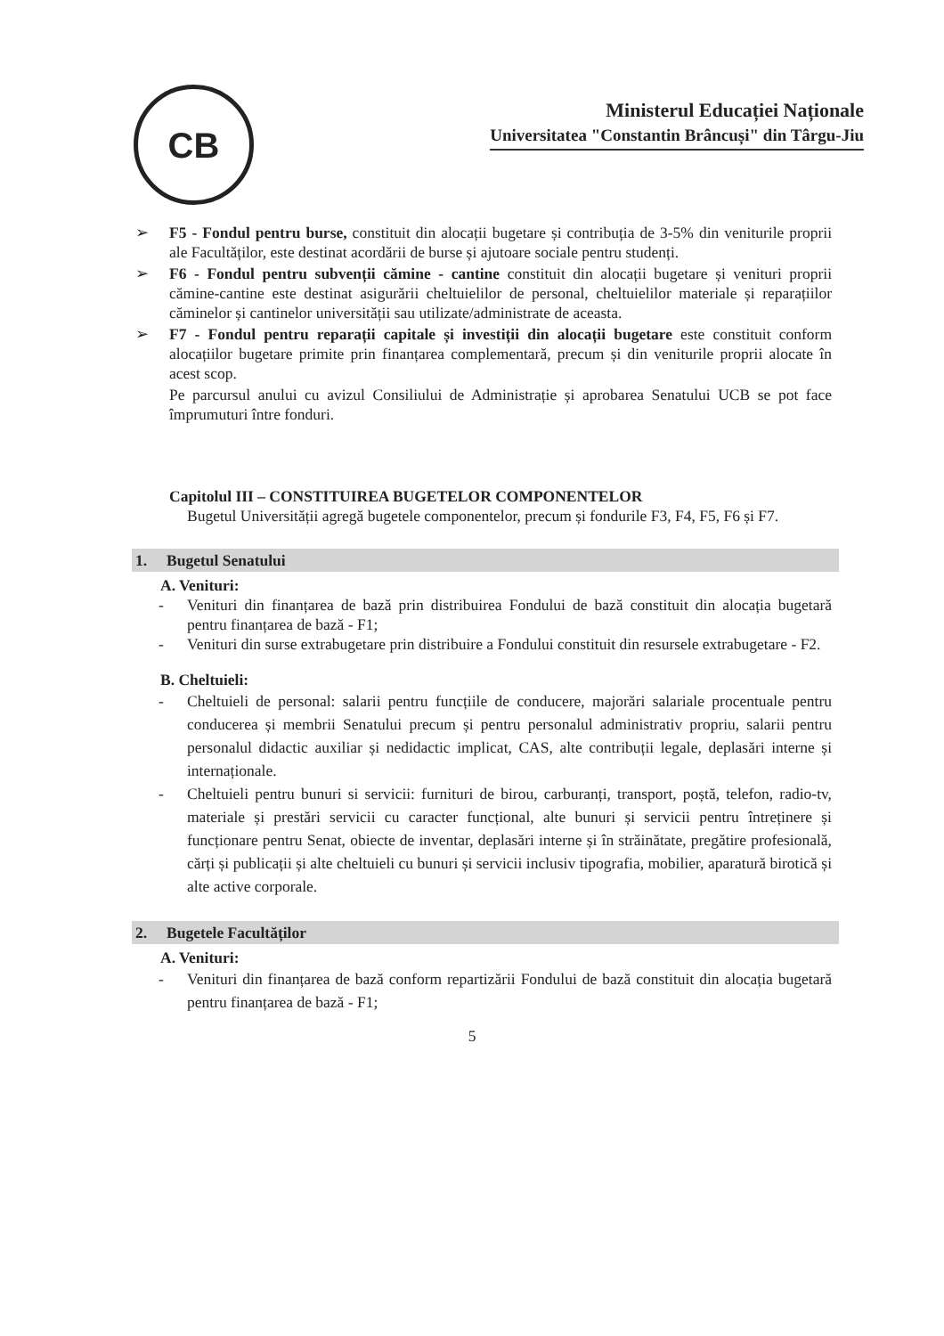CB
Ministerul Educației Naționale
Universitatea "Constantin Brâncuși" din Târgu-Jiu
➢ F5 - Fondul pentru burse, constituit din alocații bugetare și contribuția de 3-5% din veniturile proprii ale Facultăților, este destinat acordării de burse și ajutoare sociale pentru studenți.
➢ F6 - Fondul pentru subvenții cămine - cantine constituit din alocații bugetare și venituri proprii cămine-cantine este destinat asigurării cheltuielilor de personal, cheltuielilor materiale și reparațiilor căminelor și cantinelor universității sau utilizate/administrate de aceasta.
➢ F7 - Fondul pentru reparații capitale și investiții din alocații bugetare este constituit conform alocațiilor bugetare primite prin finanțarea complementară, precum și din veniturile proprii alocate în acest scop.
Pe parcursul anului cu avizul Consiliului de Administrație și aprobarea Senatului UCB se pot face împrumuturi între fonduri.
Capitolul III – CONSTITUIREA BUGETELOR COMPONENTELOR
Bugetul Universității agregă bugetele componentelor, precum și fondurile F3, F4, F5, F6 și F7.
1. Bugetul Senatului
A. Venituri:
- Venituri din finanțarea de bază prin distribuirea Fondului de bază constituit din alocația bugetară pentru finanțarea de bază - F1;
- Venituri din surse extrabugetare prin distribuire a Fondului constituit din resursele extrabugetare - F2.
B. Cheltuieli:
- Cheltuieli de personal: salarii pentru funcțiile de conducere, majorări salariale procentuale pentru conducerea și membrii Senatului precum și pentru personalul administrativ propriu, salarii pentru personalul didactic auxiliar și nedidactic implicat, CAS, alte contribuții legale, deplasări interne și internaționale.
- Cheltuieli pentru bunuri si servicii: furnituri de birou, carburanți, transport, poștă, telefon, radio-tv, materiale și prestări servicii cu caracter funcțional, alte bunuri și servicii pentru întreținere și funcționare pentru Senat, obiecte de inventar, deplasări interne și în străinătate, pregătire profesională, cărți și publicații și alte cheltuieli cu bunuri și servicii inclusiv tipografia, mobilier, aparatură birotică și alte active corporale.
2. Bugetele Facultăților
A. Venituri:
- Venituri din finanțarea de bază conform repartizării Fondului de bază constituit din alocația bugetară pentru finanțarea de bază - F1;
5